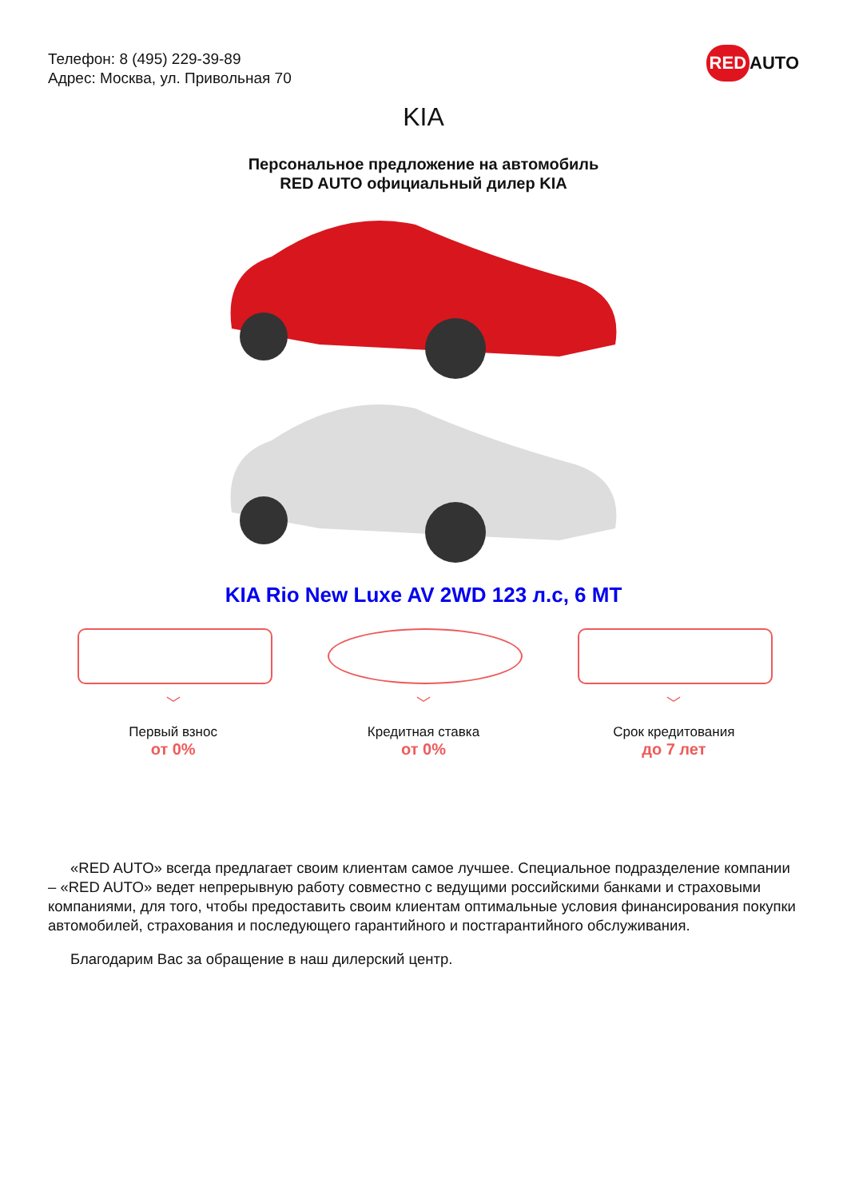Телефон: 8 (495) 229-39-89
Адрес: Москва, ул. Привольная 70
RED AUTO
KIA
Персональное предложение на автомобиль
RED AUTO официальный дилер KIA
KIA Rio New Luxe AV 2WD 123 л.с, 6 МТ
﹀
Первый взнос
от 0%
﹀
Кредитная ставка
от 0%
﹀
Срок кредитования
до 7 лет
«RED AUTO» всегда предлагает своим клиентам самое лучшее. Специальное подразделение компании – «RED AUTO» ведет непрерывную работу совместно с ведущими российскими банками и страховыми компаниями, для того, чтобы предоставить своим клиентам оптимальные условия финансирования покупки автомобилей, страхования и последующего гарантийного и постгарантийного обслуживания.
Благодарим Вас за обращение в наш дилерский центр.